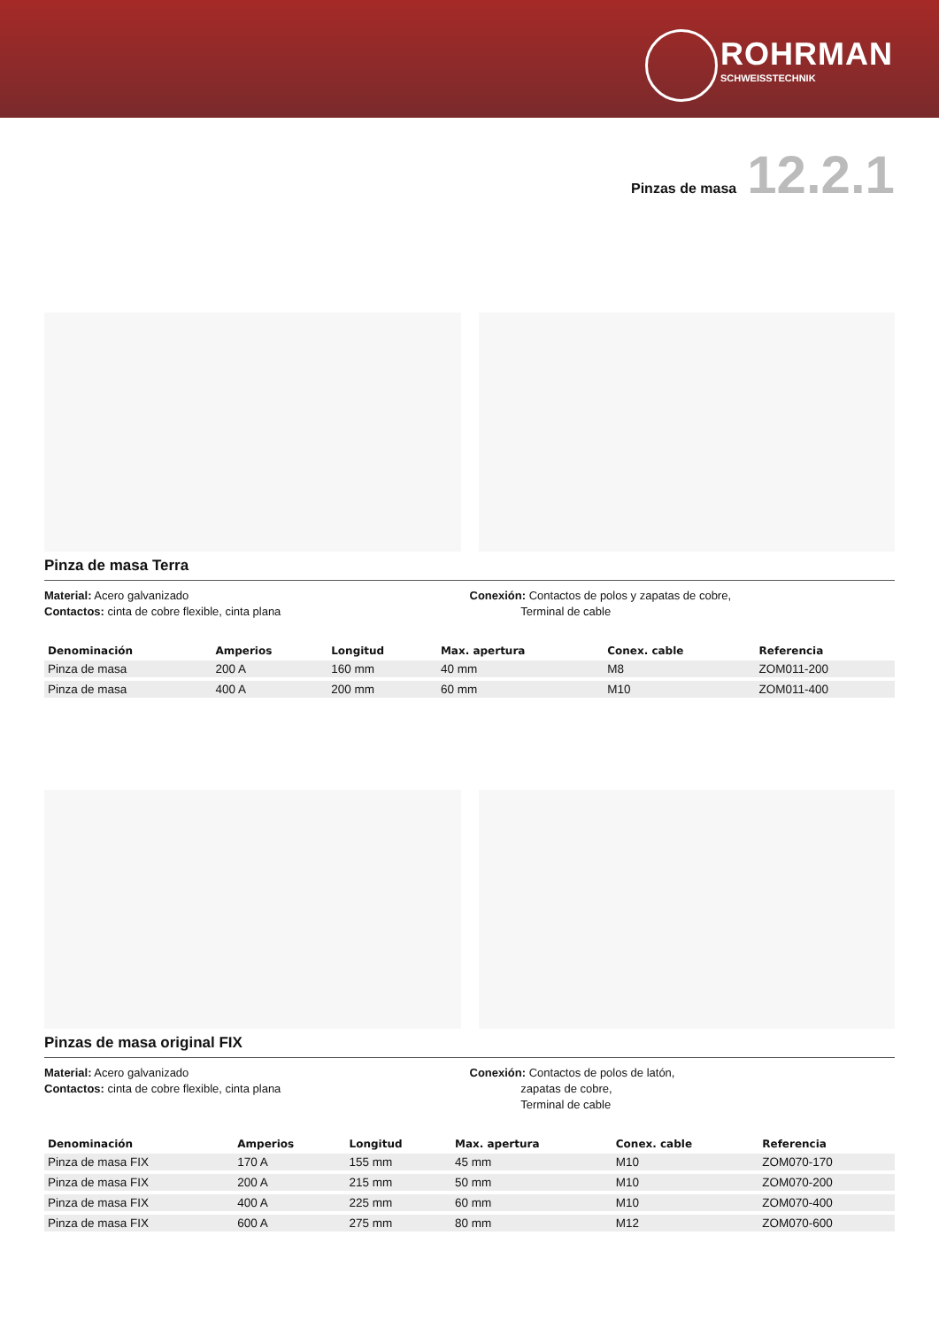ROHRMAN
SCHWEISSTECHNIK
Pinzas de masa 12.2.1
Pinza de masa Terra
Material: Acero galvanizado
Contactos: cinta de cobre flexible, cinta plana
Conexión: Contactos de polos y zapatas de cobre,
Terminal de cable
| Denominación | Amperios | Longitud | Max. apertura | Conex. cable | Referencia |
| --- | --- | --- | --- | --- | --- |
| Pinza de masa | 200 A | 160 mm | 40 mm | M8 | ZOM011-200 |
| Pinza de masa | 400 A | 200 mm | 60 mm | M10 | ZOM011-400 |
Pinzas de masa original FIX
Material: Acero galvanizado
Contactos: cinta de cobre flexible, cinta plana
Conexión: Contactos de polos de latón,
zapatas de cobre,
Terminal de cable
| Denominación | Amperios | Longitud | Max. apertura | Conex. cable | Referencia |
| --- | --- | --- | --- | --- | --- |
| Pinza de masa FIX | 170 A | 155 mm | 45 mm | M10 | ZOM070-170 |
| Pinza de masa FIX | 200 A | 215 mm | 50 mm | M10 | ZOM070-200 |
| Pinza de masa FIX | 400 A | 225 mm | 60 mm | M10 | ZOM070-400 |
| Pinza de masa FIX | 600 A | 275 mm | 80 mm | M12 | ZOM070-600 |